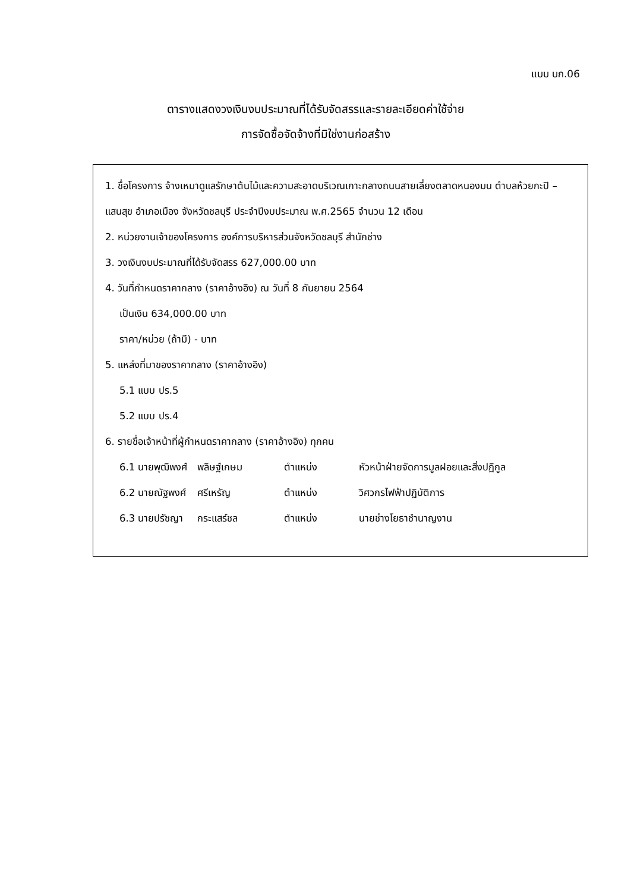แบบ บก.06
ตารางแสดงวงเงินงบประมาณที่ได้รับจัดสรรและรายละเอียดค่าใช้จ่าย
การจัดซื้อจัดจ้างที่มิใช่งานก่อสร้าง
1. ชื่อโครงการ จ้างเหมาดูแลรักษาต้นไม้และความสะอาดบริเวณเกาะกลางถนนสายเลี่ยงตลาดหนองมน ตำบลห้วยกะปิ – แสนสุข อำเภอเมือง จังหวัดชลบุรี ประจำปีงบประมาณ พ.ศ.2565 จำนวน 12 เดือน
2. หน่วยงานเจ้าของโครงการ องค์การบริหารส่วนจังหวัดชลบุรี สำนักช่าง
3. วงเงินงบประมาณที่ได้รับจัดสรร 627,000.00 บาท
4. วันที่กำหนดราคากลาง (ราคาอ้างอิง) ณ วันที่ 8 กันยายน 2564
เป็นเงิน 634,000.00 บาท
ราคา/หน่วย (ถ้ามี) - บาท
5. แหล่งที่มาของราคากลาง (ราคาอ้างอิง)
5.1 แบบ ปร.5
5.2 แบบ ปร.4
6. รายชื่อเจ้าหน้าที่ผู้กำหนดราคากลาง (ราคาอ้างอิง) ทุกคน
| 6.1 นายพุฒิพงศ์ | พลิษฐ์เกษม | ตำแหน่ง | หัวหน้าฝ่ายจัดการมูลฝอยและสิ่งปฏิกูล |
| 6.2 นายณัฐพงศ์ | ศรีเหรัญ | ตำแหน่ง | วิศวกรไฟฟ้าปฏิบัติการ |
| 6.3 นายปรัชญา | กระแสร์ชล | ตำแหน่ง | นายช่างโยธาชำนาญงาน |